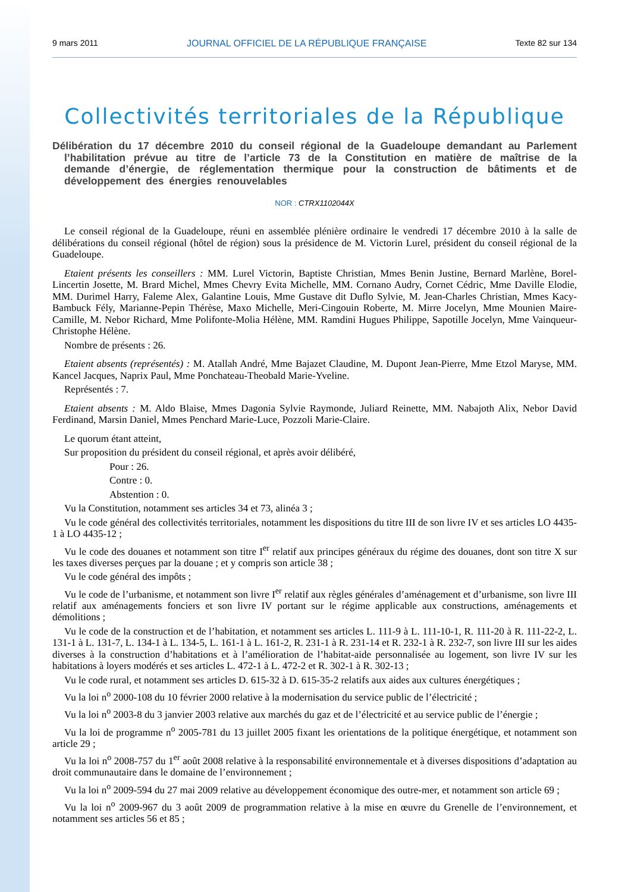9 mars 2011 JOURNAL OFFICIEL DE LA RÉPUBLIQUE FRANÇAISE Texte 82 sur 134
Collectivités territoriales de la République
Délibération du 17 décembre 2010 du conseil régional de la Guadeloupe demandant au Parlement l’habilitation prévue au titre de l’article 73 de la Constitution en matière de maîtrise de la demande d’énergie, de réglementation thermique pour la construction de bâtiments et de développement des énergies renouvelables
NOR : CTRX1102044X
Le conseil régional de la Guadeloupe, réuni en assemblée plénière ordinaire le vendredi 17 décembre 2010 à la salle de délibérations du conseil régional (hôtel de région) sous la présidence de M. Victorin Lurel, président du conseil régional de la Guadeloupe.
Etaient présents les conseillers : MM. Lurel Victorin, Baptiste Christian, Mmes Benin Justine, Bernard Marlène, Borel-Lincertin Josette, M. Brard Michel, Mmes Chevry Evita Michelle, MM. Cornano Audry, Cornet Cédric, Mme Daville Elodie, MM. Durimel Harry, Faleme Alex, Galantine Louis, Mme Gustave dit Duflo Sylvie, M. Jean-Charles Christian, Mmes Kacy-Bambuck Fély, Marianne-Pepin Thérèse, Maxo Michelle, Meri-Cingouin Roberte, M. Mirre Jocelyn, Mme Mounien Maire-Camille, M. Nebor Richard, Mme Polifonte-Molia Hélène, MM. Ramdini Hugues Philippe, Sapotille Jocelyn, Mme Vainqueur-Christophe Hélène.
Nombre de présents : 26.
Etaient absents (représentés) : M. Atallah André, Mme Bajazet Claudine, M. Dupont Jean-Pierre, Mme Etzol Maryse, MM. Kancel Jacques, Naprix Paul, Mme Ponchateau-Theobald Marie-Yveline.
Représentés : 7.
Etaient absents : M. Aldo Blaise, Mmes Dagonia Sylvie Raymonde, Juliard Reinette, MM. Nabajoth Alix, Nebor David Ferdinand, Marsin Daniel, Mmes Penchard Marie-Luce, Pozzoli Marie-Claire.
Le quorum étant atteint,
Sur proposition du président du conseil régional, et après avoir délibéré,
Pour : 26.
Contre : 0.
Abstention : 0.
Vu la Constitution, notamment ses articles 34 et 73, alinéa 3 ;
Vu le code général des collectivités territoriales, notamment les dispositions du titre III de son livre IV et ses articles LO 4435-1 à LO 4435-12 ;
Vu le code des douanes et notamment son titre I<sup>er</sup> relatif aux principes généraux du régime des douanes, dont son titre X sur les taxes diverses perçues par la douane ; et y compris son article 38 ;
Vu le code général des impôts ;
Vu le code de l’urbanisme, et notamment son livre I<sup>er</sup> relatif aux règles générales d’aménagement et d’urbanisme, son livre III relatif aux aménagements fonciers et son livre IV portant sur le régime applicable aux constructions, aménagements et démolitions ;
Vu le code de la construction et de l’habitation, et notamment ses articles L. 111-9 à L. 111-10-1, R. 111-20 à R. 111-22-2, L. 131-1 à L. 131-7, L. 134-1 à L. 134-5, L. 161-1 à L. 161-2, R. 231-1 à R. 231-14 et R. 232-1 à R. 232-7, son livre III sur les aides diverses à la construction d’habitations et à l’amélioration de l’habitat-aide personnalisée au logement, son livre IV sur les habitations à loyers modérés et ses articles L. 472-1 à L. 472-2 et R. 302-1 à R. 302-13 ;
Vu le code rural, et notamment ses articles D. 615-32 à D. 615-35-2 relatifs aux aides aux cultures énergétiques ;
Vu la loi n<sup>o</sup> 2000-108 du 10 février 2000 relative à la modernisation du service public de l’électricité ;
Vu la loi n<sup>o</sup> 2003-8 du 3 janvier 2003 relative aux marchés du gaz et de l’électricité et au service public de l’énergie ;
Vu la loi de programme n<sup>o</sup> 2005-781 du 13 juillet 2005 fixant les orientations de la politique énergétique, et notamment son article 29 ;
Vu la loi n<sup>o</sup> 2008-757 du 1<sup>er</sup> août 2008 relative à la responsabilité environnementale et à diverses dispositions d’adaptation au droit communautaire dans le domaine de l’environnement ;
Vu la loi n<sup>o</sup> 2009-594 du 27 mai 2009 relative au développement économique des outre-mer, et notamment son article 69 ;
Vu la loi n<sup>o</sup> 2009-967 du 3 août 2009 de programmation relative à la mise en œuvre du Grenelle de l’environnement, et notamment ses articles 56 et 85 ;